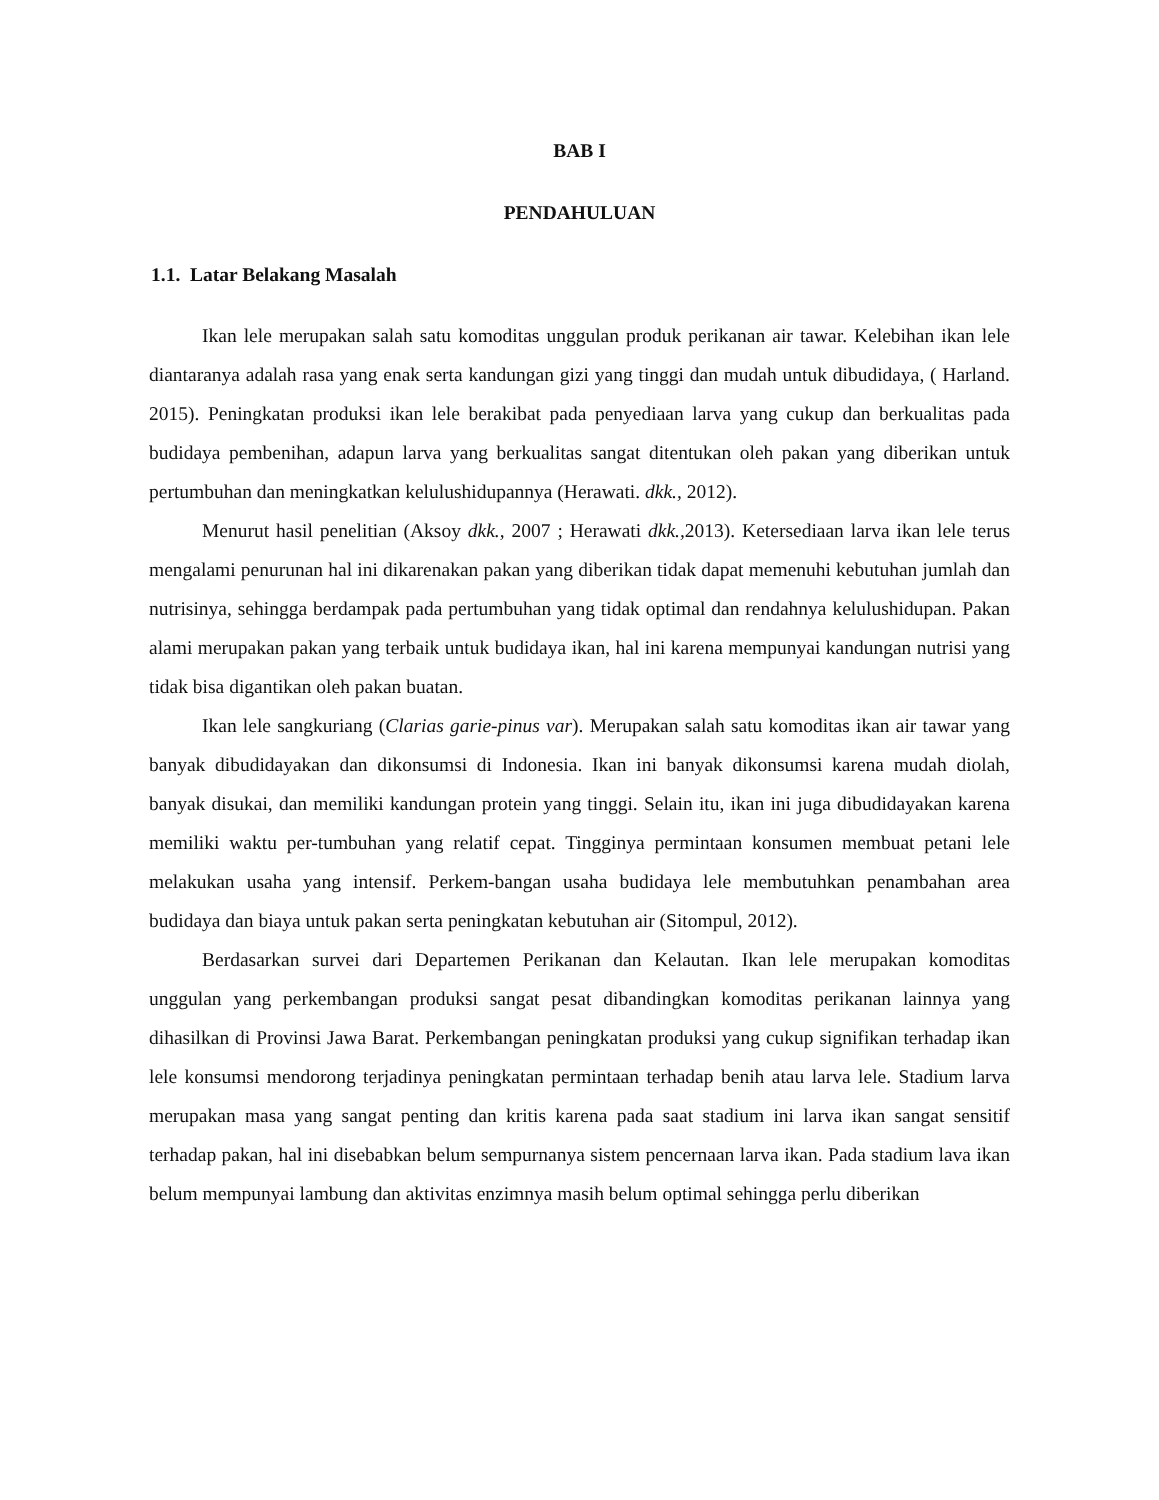BAB I
PENDAHULUAN
1.1. Latar Belakang Masalah
Ikan lele merupakan salah satu komoditas unggulan produk perikanan air tawar. Kelebihan ikan lele diantaranya adalah rasa yang enak serta kandungan gizi yang tinggi dan mudah untuk dibudidaya, ( Harland. 2015). Peningkatan produksi ikan lele berakibat pada penyediaan larva yang cukup dan berkualitas pada budidaya pembenihan, adapun larva yang berkualitas sangat ditentukan oleh pakan yang diberikan untuk pertumbuhan dan meningkatkan kelulushidupannya (Herawati. dkk., 2012).
Menurut hasil penelitian (Aksoy dkk., 2007 ; Herawati dkk., 2013). Ketersediaan larva ikan lele terus mengalami penurunan hal ini dikarenakan pakan yang diberikan tidak dapat memenuhi kebutuhan jumlah dan nutrisinya, sehingga berdampak pada pertumbuhan yang tidak optimal dan rendahnya kelulushidupan. Pakan alami merupakan pakan yang terbaik untuk budidaya ikan, hal ini karena mempunyai kandungan nutrisi yang tidak bisa digantikan oleh pakan buatan.
Ikan lele sangkuriang (Clarias garie-pinus var). Merupakan salah satu komoditas ikan air tawar yang banyak dibudidayakan dan dikonsumsi di Indonesia. Ikan ini banyak dikonsumsi karena mudah diolah, banyak disukai, dan memiliki kandungan protein yang tinggi. Selain itu, ikan ini juga dibudidayakan karena memiliki waktu per-tumbuhan yang relatif cepat. Tingginya permintaan konsumen membuat petani lele melakukan usaha yang intensif. Perkem-bangan usaha budidaya lele membutuhkan penambahan area budidaya dan biaya untuk pakan serta peningkatan kebutuhan air (Sitompul, 2012).
Berdasarkan survei dari Departemen Perikanan dan Kelautan. Ikan lele merupakan komoditas unggulan yang perkembangan produksi sangat pesat dibandingkan komoditas perikanan lainnya yang dihasilkan di Provinsi Jawa Barat. Perkembangan peningkatan produksi yang cukup signifikan terhadap ikan lele konsumsi mendorong terjadinya peningkatan permintaan terhadap benih atau larva lele. Stadium larva merupakan masa yang sangat penting dan kritis karena pada saat stadium ini larva ikan sangat sensitif terhadap pakan, hal ini disebabkan belum sempurnanya sistem pencernaan larva ikan. Pada stadium lava ikan belum mempunyai lambung dan aktivitas enzimnya masih belum optimal sehingga perlu diberikan